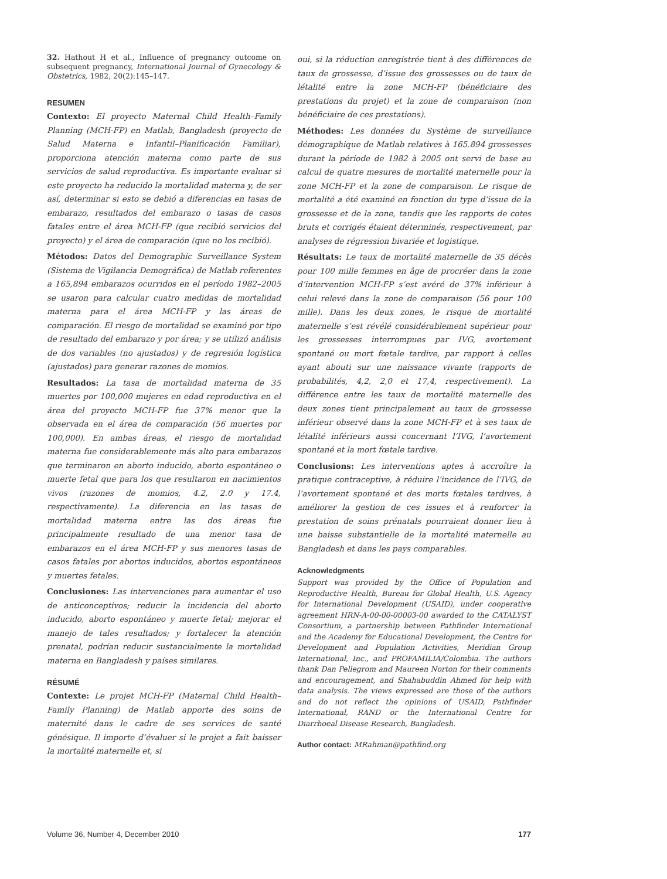32. Hathout H et al., Influence of pregnancy outcome on subsequent pregnancy, International Journal of Gynecology & Obstetrics, 1982, 20(2):145–147.
RESUMEN
Contexto: El proyecto Maternal Child Health–Family Planning (MCH-FP) en Matlab, Bangladesh (proyecto de Salud Materna e Infantil–Planificación Familiar), proporciona atención materna como parte de sus servicios de salud reproductiva. Es importante evaluar si este proyecto ha reducido la mortalidad materna y, de ser así, determinar si esto se debió a diferencias en tasas de embarazo, resultados del embarazo o tasas de casos fatales entre el área MCH-FP (que recibió servicios del proyecto) y el área de comparación (que no los recibió).
Métodos: Datos del Demographic Surveillance System (Sistema de Vigilancia Demográfica) de Matlab referentes a 165,894 embarazos ocurridos en el período 1982–2005 se usaron para calcular cuatro medidas de mortalidad materna para el área MCH-FP y las áreas de comparación. El riesgo de mortalidad se examinó por tipo de resultado del embarazo y por área; y se utilizó análisis de dos variables (no ajustados) y de regresión logística (ajustados) para generar razones de momios.
Resultados: La tasa de mortalidad materna de 35 muertes por 100,000 mujeres en edad reproductiva en el área del proyecto MCH-FP fue 37% menor que la observada en el área de comparación (56 muertes por 100,000). En ambas áreas, el riesgo de mortalidad materna fue considerablemente más alto para embarazos que terminaron en aborto inducido, aborto espontáneo o muerte fetal que para los que resultaron en nacimientos vivos (razones de momios, 4.2, 2.0 y 17.4, respectivamente). La diferencia en las tasas de mortalidad materna entre las dos áreas fue principalmente resultado de una menor tasa de embarazos en el área MCH-FP y sus menores tasas de casos fatales por abortos inducidos, abortos espontáneos y muertes fetales.
Conclusiones: Las intervenciones para aumentar el uso de anticonceptivos; reducir la incidencia del aborto inducido, aborto espontáneo y muerte fetal; mejorar el manejo de tales resultados; y fortalecer la atención prenatal, podrían reducir sustancialmente la mortalidad materna en Bangladesh y países similares.
RÉSUMÉ
Contexte: Le projet MCH-FP (Maternal Child Health–Family Planning) de Matlab apporte des soins de maternité dans le cadre de ses services de santé génésique. Il importe d’évaluer si le projet a fait baisser la mortalité maternelle et, si
oui, si la réduction enregistrée tient à des différences de taux de grossesse, d’issue des grossesses ou de taux de létalité entre la zone MCH-FP (bénéficiaire des prestations du projet) et la zone de comparaison (non bénéficiaire de ces prestations).
Méthodes: Les données du Système de surveillance démographique de Matlab relatives à 165.894 grossesses durant la période de 1982 à 2005 ont servi de base au calcul de quatre mesures de mortalité maternelle pour la zone MCH-FP et la zone de comparaison. Le risque de mortalité a été examiné en fonction du type d’issue de la grossesse et de la zone, tandis que les rapports de cotes bruts et corrigés étaient déterminés, respectivement, par analyses de régression bivariée et logistique.
Résultats: Le taux de mortalité maternelle de 35 décès pour 100 mille femmes en âge de procréer dans la zone d’intervention MCH-FP s’est avéré de 37% inférieur à celui relevé dans la zone de comparaison (56 pour 100 mille). Dans les deux zones, le risque de mortalité maternelle s’est révélé considérablement supérieur pour les grossesses interrompues par IVG, avortement spontané ou mort fœtale tardive, par rapport à celles ayant abouti sur une naissance vivante (rapports de probabilités, 4,2, 2,0 et 17,4, respectivement). La différence entre les taux de mortalité maternelle des deux zones tient principalement au taux de grossesse inférieur observé dans la zone MCH-FP et à ses taux de létalité inférieurs aussi concernant l’IVG, l’avortement spontané et la mort fœtale tardive.
Conclusions: Les interventions aptes à accroître la pratique contraceptive, à réduire l’incidence de l’IVG, de l’avortement spontané et des morts fœtales tardives, à améliorer la gestion de ces issues et à renforcer la prestation de soins prénatals pourraient donner lieu à une baisse substantielle de la mortalité maternelle au Bangladesh et dans les pays comparables.
Acknowledgments
Support was provided by the Office of Population and Reproductive Health, Bureau for Global Health, U.S. Agency for International Development (USAID), under cooperative agreement HRN-A-00-00-00003-00 awarded to the CATALYST Consortium, a partnership between Pathfinder International and the Academy for Educational Development, the Centre for Development and Population Activities, Meridian Group International, Inc., and PROFAMILIA/Colombia. The authors thank Dan Pellegrom and Maureen Norton for their comments and encouragement, and Shahabuddin Ahmed for help with data analysis. The views expressed are those of the authors and do not reflect the opinions of USAID, Pathfinder International, RAND or the International Centre for Diarrhoeal Disease Research, Bangladesh.
Author contact: MRahman@pathfind.org
Volume 36, Number 4, December 2010 177